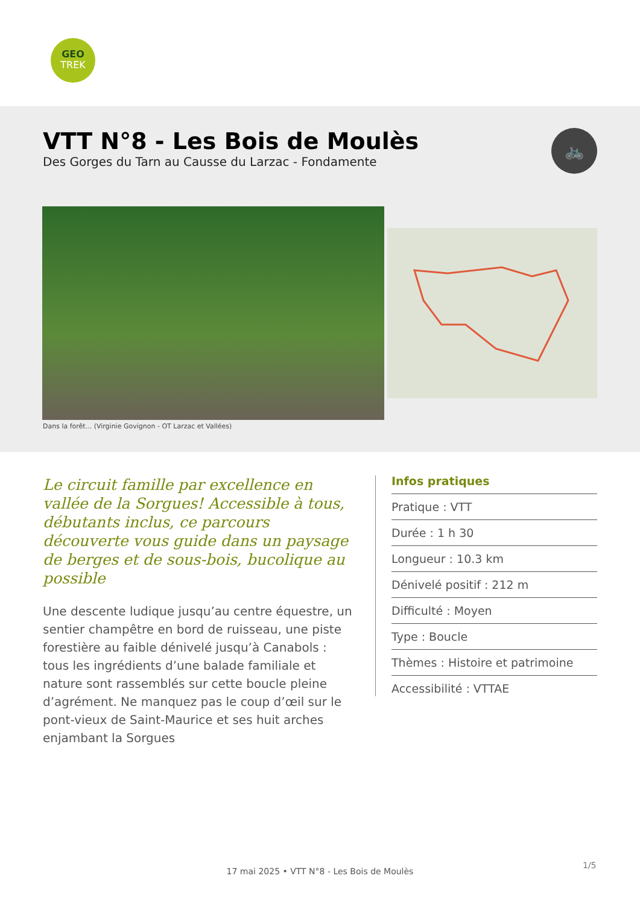GEO
TREK
VTT N°8 - Les Bois de Moulès
Des Gorges du Tarn au Causse du Larzac - Fondamente
🚲
Dans la forêt... (Virginie Govignon - OT Larzac et Vallées)
Le circuit famille par excellence en vallée de la Sorgues! Accessible à tous, débutants inclus, ce parcours découverte vous guide dans un paysage de berges et de sous-bois, bucolique au possible
Une descente ludique jusqu’au centre équestre, un sentier champêtre en bord de ruisseau, une piste forestière au faible dénivelé jusqu’à Canabols : tous les ingrédients d’une balade familiale et nature sont rassemblés sur cette boucle pleine d’agrément. Ne manquez pas le coup d’œil sur le pont-vieux de Saint-Maurice et ses huit arches enjambant la Sorgues
Infos pratiques
Pratique : VTT
Durée : 1 h 30
Longueur : 10.3 km
Dénivelé positif : 212 m
Difficulté : Moyen
Type : Boucle
Thèmes : Histoire et patrimoine
Accessibilité : VTTAE
1/5
17 mai 2025 • VTT N°8 - Les Bois de Moulès